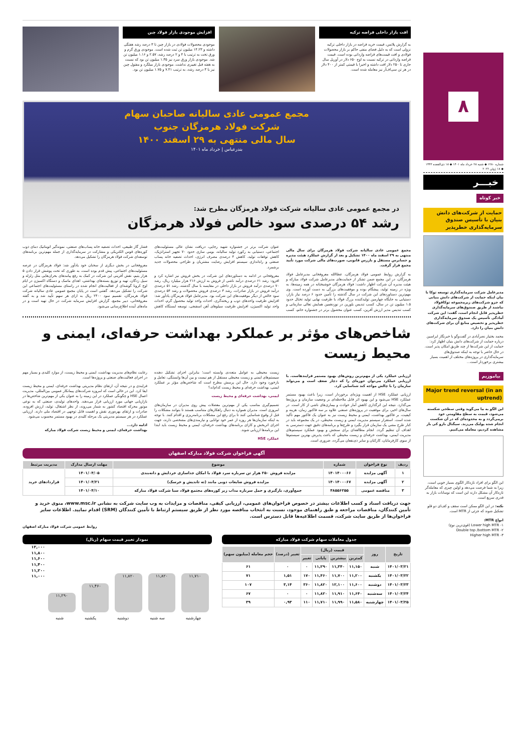۸
شماره ۱۲۸۰ ◆ شنبه ۲۸ خرداد ماه ۱۴۰۱ ◆ ۱۸ ذی‌القعده ۱۴۴۳ ◆ ۱۸ ژوئن ۲۰۲۲
خبـــر
خبر کوتاه
حمایت از شرکت‌های دانش بنیان با تأسیس صندوق سرمایه‌گذاری خطرپذیر
مدیرعامل شرکت سرمایه‌گذاری توسعه توکا با بیان اینکه حمایت از شرکت‌های دانش بنیانی که جزو شرکت‌های زیرمجموعه توکافولاد نباشند از طریق صندوق‌های سرمایه‌گذاری خطرپذیر قابل انجام است، گفت: این شرکت آمادگی تأسیس یک صندوق سرمایه‌گذاری خطرپذیر و تخصیص منابع آن برای شرکت‌های دانش بنیان را دارد.
محمد بختیار نصرآبادی در گفت‌وگو با خبرنگار ایراسین درباره حمایت از شرکت‌های دانش بنیان اظهار کرد: حمایت از این شرکت‌ها از چند طریق امکان پذیر است. در حال حاضر با توجه به اینکه صندوق‌های سرمایه‌گذاری در پروژه‌های مختلف از اهمیت بسیار بیشتری برخوردار است...
بیاموزیم
Major trend reversal (in an uptrend)
این الگو به ما می‌گوید وقتی سطحی شکسته می‌شود، قیمت به سطح مقاومتی خود برمی‌گردد و به محدوده‌ای که در آن شکست انجام شده پولبک می‌زند. سیگنال بازو کی بار مشاهده کردیم، معامله می‌کنیم.
این الگو برای افراد تازه‌کار الگوی بسیار خوبی است، زیرا به شما فرصت می‌دهد و اولین چیزی که معامله‌گر تازه‌کار آن مشکل دارند این است که نوسانات بازار به قدری سریع است.
نکته: در این الگو ممکن است سقف و کف‌ای دو قلو تشکیل شوند که جزئی از MTR است.
انواع MTR:
۱- Lower high MTR (قوی‌ترین نوع)
۲- Double top /bottom MTR
۳- Higher high MTR
افت بازار داخلی قراضه ترکیه
به گزارش پلاتس، قیمت خرید قراضه در بازار داخلی ترکیه نزولی است که به دلیل فضای منفی حاکم بر بازار محصولات فولادی و افت قیمت‌های قراضه وارداتی بوده است. قیمت قراضه وارداتی در ترکیه نسبت به اوج ۶۵۰ دلار در آوریل سال جاری تا ۲۵۰ دلار افت داشته و اخیرا با قیمتی کمتر از ۴۰۰ دلار در هر تن سی‌اف‌آر نیز معامله شده است.
افزایش موجودی بازار فولاد چین
موجودی محصولات فولادی در بازار چین تا ۳ درصد رشد هفتگی داشته و ۱۴.۲۳ میلیون تن ثبت شده است. موجودی ورق گرم و ورق تخت به ترتیب با ۴ و ۲ درصد رشد، ۲.۵۷ و ۱.۱۶ میلیون تن شد. موجودی بازار ورق سرد نیز ۱.۳۵ میلیون تن بود که نسبت به هفته قبل تغییری نداشت. موجودی بازار میلگرد و مفتول چین نیز با ۳ درصد رشد، به ترتیب ۷.۴۱ و ۱.۷۵ میلیون تن بود.
مجمع عمومی عادی سالیانه صاحبان سهام
شرکت فولاد هرمزگان جنوب
سال مالی منتهی به ۲۹ اسفند ۱۴۰۰
بندرعباس | خرداد ماه ۱۴۰۱
در مجمع عمومی عادی سالیانه شرکت فولاد هرمزگان مطرح شد:
رشد ۵۴ درصدی سود خالص فولاد هرمزگان
مجمع عمومی عادی سالیانه شرکت فولاد هرمزگان برای سال مالی منتهی به ۲۹ اسفند ماه ۱۴۰۰ تشکیل و بعد از گزارش عملکرد هیئت مدیره و حسابرس مستقل و بازرس قانونی، صورت‌های مالی شرکت مورد تأیید مجمع قرار گرفت.
به گزارش روابط عمومی فولاد هرمزگان، عطاالله معروفخانی مدیرعامل فولاد هرمزگان، در این مجمع ضمن تشکر از حمایت‌های مدیرعامل شرکت فولاد مبارکه و هیئت مدیره آن شرکت اظهار داشت: فولاد هرمزگان خوشبختانه در همه زمینه‌ها، به ویژه در زمینه تولید، پیشگام بوده و موفقیت‌های بزرگی به دست آورده است. وی مهم‌ترین دستاوردهای این شرکت در سال گذشته را تأمین حدود ۶ درصد نیاز بازار، دستیابی به جایگاه چهارمین تولیدکننده بزرگ فولاد با ظرفیت نهایی تولید تختال حدود ۱.۵ میلیون تن در سال، کسب تندیس بلورین در نوزدهمین همایش تعالی سازمانی و کسب تندیس مدیر ارزش آفرین، کسب عنوان محصول برتر در جشنواره حاتم، کسب عنوان شرکت برتر در جشنواره شهید رجایی، دریافت نشان عالی مسئولیت‌های اجتماعی، دستیابی به رکورد تولید سالیانه، بومی سازی حدود ۷۰ تجهیز استراتژیک، کاهش توقفات تولید، کاهش ۴ درصدی مصرف انرژی، احداث تصفیه خانه پساب صنعتی و راه‌اندازی سیستم افزایش رضایت مشتریان و طراحی محصولات جدید برشمرد.
معروفخانی در ادامه به دستاوردهای این شرکت در بخش فروش نیز اشاره کرد و افزود: رشد ۶۱ درصدی درآمد ناشی از فروش به ارزش ۲۱۶ هزار میلیارد ریال، رشد ۷۰ درصدی درآمد فروش در بازار داخلی در مقایسه با سال گذشته، رشد ۵۱ درصدی درآمد فروش در بازار صادرات، رشد ۳ درصدی فروش محصولات و رشد ۵۴ درصدی سود خالص از دیگر موفقیت‌های این شرکت بود. مدیرعامل فولاد هرمزگان یادآور شد: افزایش ظرفیت واحدهای ذوب و ریخته‌گری، احداث واحد تولید محصول گرم، احداث واحد تولید اکسیژن، افزایش ظرفیت سیلوهای آهن اسفنجی، توسعه ایستگاه کاهش فشار گاز طبیعی، احداث تصفیه خانه پساب‌های صنعتی، نمونه‌گیر اتوماتیک دمای ذوب کوره‌های قوس الکتریکی و مشارکت در سرمایه‌گذاری از جمله مهم‌ترین برنامه‌های توسعه‌ای شرکت فولاد هرمزگان را تشکیل می‌دهد.
معروفخانی در بخش دیگری از سخنان خود یادآور شد: فولاد هرمزگان در عرصه مسئولیت‌های اجتماعی، پیش قدم بوده است، به طوری که تحت پوشش قرار دادن ۵ هزار یتیم، نقش آفرینی این شرکت در کمک به رفع پیامدهای بحران‌هایی مثل زلزله و سیل زدگان، تهیه و توزیع بسته‌های بهداشتی، اهدای ماسک و دستگاه اکسیژن در ایام اوج کرونا گوشه‌ای از فعالیت‌های انجام شده در راستای مسئولیت‌های اجتماعی این شرکت را تشکیل می‌دهد. گفتنی است در پایان مجمع عمومی عادی سالیانه شرکت فولاد هرمزگان، تقسیم سود ۲۴۰۰ ریال به ازای هر سهم تأیید شد و به گفته معروفخانی، دبیر مجمع، گزارش افزایش سرمایه شرکت در حال تهیه است و در ماه‌های آینده اطلاع‌رسانی می‌شود.
شاخص‌های مؤثر بر عملکرد بهداشت حرفه‌ای، ایمنی و محیط زیست
ارزیابی عملکرد یکی از مهم‌ترین روش‌های بهبود مستمر فرایندهاست. با ارزیابی عملکرد می‌توان حوزه‌ای را که دچار ضعف است و می‌تواند سازمان را با چالش مواجه کند شناسایی کرد.
ارزیابی عملکرد HSE از اهمیت ویژه‌ای برخوردار است، زیرا باعث بهبود مستمر عملکرد HSE می‌شود و این بهبود اثر قابل ملاحظه‌ای بر وضعیت سازمان و پروژه‌ها می‌گذارد. نتیجه این اثرگذاری کاهش آمار حوادث و بیماری‌های ناشی از کار است. در سال‌های اخیر، برای موفقیت در پروژه‌های صنعتی علاوه بر سه فاکتور زمان، هزینه و کیفیت، بر فاکتور بهداشت، ایمنی و محیط زیست نیز به عنوان یک فاکتور مهم تأکید شده است. استقرار سیستم مدیریت ایمنی و زیست محیطی، در یک مجموعه باید در کنار طرح مشی یک سازمان قرار بگیرد و طرح‌ها و برنامه‌های دقیق جهت دسترسی به اهداف آن تنظیم گردد. انجام مطالعه‌ای برای سنجش و بهبود عملکرد سیستم‌های مدیریت ایمنی، بهداشت حرفه‌ای و زیست محیطی که باعث پذیرش بهترین سیستم‌ها از سوی کارفرمایان، کارکنان و سایر ذی‌نفعان می‌گردد، ضروری است.
زیست محیطی به عوامل متعددی وابسته است؛ بنابراین اجزای تشکیل دهنده سیستم‌های ایمنی و زیست محیطی مستقل از هم نیست و بین آن‌ها وابستگی، تعامل و بازخورد وجود دارد. حال این پرسش مطرح است که شاخص‌های مؤثر بر عملکرد ایمنی، بهداشت حرفه‌ای و محیط زیست کدام‌اند؟
ایمنی، بهداشت حرفه‌ای و محیط زیست
تصمیم‌گیری مناسب یکی از مهم‌ترین معضلات پیش روی مدیران در سازمان‌های امروزی است. مدیران همواره به دنبال راهکارهای متناسب هستند تا بتوانند مشکلات را قبل از وقوع شناسایی کنند تا برای رفع این مشکلات برنامه‌ریزی و اقدام کنند. با توجه به اینکه سازمان‌ها هر روزه از عمر خود توانایی و نیازمندی‌های مشخصی دارند، جهت اجرای اثربخش و کارای برنامه‌های بهداشت حرفه‌ای، ایمنی و محیط زیست باید ابتدا این برنامه‌ها ارزیابی شوند.
عملکرد HSE
رعایت نظام‌های مدیریت بهداشت، ایمنی و محیط زیست، از موارد کلیدی و بسیار مهم در اجرای فعالیت‌های صنعتی و پروژه‌ها است.
فرایندی و در نتیجه آن، ارتقای نظام مدیریتی بهداشت حرفه‌ای، ایمنی و محیط زیست ایفا کرد. این در حالی است که امروزه شرکت‌های پیمانکار عمومی بین‌المللی، مدیریت اعمال HSE و چگونگی عملکرد در این زمینه را به عنوان یکی از مهم‌ترین شاخص‌ها در بازاریابی جهانی مورد ارزیابی قرار می‌دهند. واحدهای تولیدی، صنعتی که به نوعی موتور محرکه اقتصاد کشور به شمار می‌روند، از نظر اشتغال، تولید، ارزش افزوده، صادرات و ارتقای بهره‌وری نقش و اهمیت قابل توجهی در اقتصاد ملی دارند. ارزیابی عملکرد در هر سیستم مدیریتی یک مرحله کلیدی در بهبود مستمر محسوب می‌شود.
ادامه دارد...
بهداشت حرفه‌ای، ایمنی و محیط زیست شرکت فولاد مبارکه
آگهی فراخوان شرکت فولاد مبارکه اصفهان
| ردیف | نوع فراخوان | شماره | موضوع | مهلت ارسال مدارک | مدیریت مرتبط |
| --- | --- | --- | --- | --- | --- |
| ۱ | آگهی مزایده | ۱۴۰۱۴۰۰۰۶۶ | مزایده فروش ۲۵۰ هزار تن سرباره سرد فولاد با امکان جداسازی خردایش و دانه‌بندی | ۱۴۰۱/۰۴/۰۵ | قراردادهای خرید |
| ۲ | آگهی مزایده | ۱۴۰۱۴۰۰۰۶۷ | مزایده فروش ضایعات ذوبی مانند (ته تاندیش و خرسک) | ۱۴۰۱/۰۴/۲۱ | |
| ۳ | مناقصه عمومی | ۴۸۵۵۶۲۵۵ | جمع‌آوری، بارگیری و حمل سرباره مذاب زیر کوره‌های مجتمع فولاد سبا شرکت فولاد مبارکه | ۱۴۰۱/۰۴/۱۰ | |
جهت دریافت اسناد و کسب اطلاعات بیشتر در خصوص فراخوان‌های عمومی، ارزیابی کیفی، مناقصات و مزایدات به وب سایت شرکت به نشانی www.msc.ir، منوی خرید و تأمین کنندگان، مناقصات مراجعه و طبق راهنمای موجود، نسبت به انتخاب مناقصه مورد نظر از طریق سیستم ارتباط با تأمین کنندگان (SRM) اقدام نمایید. اطلاعات سایر فراخوان‌ها از طریق سایت شرکت، قسمت اطلاعیه‌ها قابل دسترس است.
روابط عمومی شرکت فولاد مبارکه اصفهان
جدول معاملات سهام شرکت فولاد مبارکه
| تاریخ | روز | قیمت (ریال) | | | | تغییر (درصد) | حجم معامله (میلیون سهم) |
| --- | --- | --- | --- | --- | --- | --- | --- |
| | | کمترین | بیشترین | پایانی | تغییر | | |
| ۱۴۰۱/۰۳/۲۱ | شنبه | ۱۱,۱۵۰ | ۱۱,۳۴۰ | ۱۱,۲۹۰ | ۰ | ۰ | ۶۱ |
| ۱۴۰۱/۰۳/۲۲ | یکشنبه | ۱۱,۲۰۰ | ۱۱,۷۰۰ | ۱۱,۴۶۰ | ۱۷۰ | ۱,۵۱ | ۷۱ |
| ۱۴۰۱/۰۳/۲۳ | دوشنبه | ۱۱,۶۰۰ | ۱۲,۱۰۰ | ۱۱,۸۲۰ | ۳۶۰ | ۳,۱۴ | ۱۰۷ |
| ۱۴۰۱/۰۳/۲۴ | سه‌شنبه | ۱۱,۶۴۰ | ۱۱,۹۱۰ | ۱۱,۸۲۰ | ۰ | ۰ | ۶۷ |
| ۱۴۰۱/۰۳/۲۵ | چهارشنبه | ۱۱,۵۸۰ | ۱۱,۹۹۰ | ۱۱,۷۱۰ | ۱۱۰ | ۰,۹۳ | ۳۹ |
نمودار تغییر قیمت سهام (ریال)
۱۱,۷۱۰
۱۱,۸۲۰
۱۱,۸۲۰
۱۱,۴۶۰
۱۱,۲۹۰
۱۲,۰۰۰
۱۱,۸۰۰
۱۱,۶۰۰
۱۱,۴۰۰
۱۱,۲۰۰
۱۱,۰۰۰
چهارشنبه سه شنبه دوشنبه یکشنبه شنبه